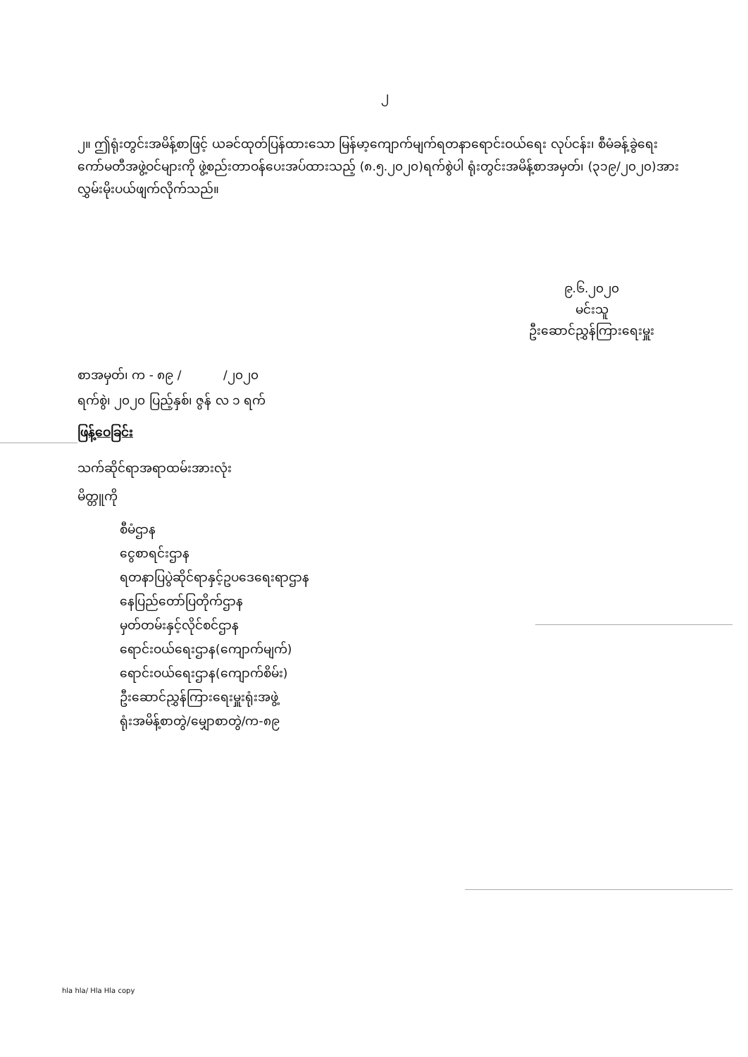၂
၂။ ဤရုံးတွင်းအမိန့်စာဖြင့် ယခင်ထုတ်ပြန်ထားသော မြန်မာ့ကျောက်မျက်ရတနာရောင်းဝယ်ရေး လုပ်ငန်း၊ စီမံခန့်ခွဲရေးကော်မတီအဖွဲ့ဝင်များကို ဖွဲ့စည်းတာဝန်ပေးအပ်ထားသည့် (၈.၅.၂၀၂၀)ရက်စွဲပါ ရုံးတွင်းအမိန့်စာအမှတ်၊ (၃၁၉/၂၀၂၀)အား လွှမ်းမိုးပယ်ဖျက်လိုက်သည်။
၉.၆.၂၀၂၀
မင်းသူ
ဦးဆောင်ညွှန်ကြားရေးမှူး
စာအမှတ်၊ က - ၈၉ / /၂၀၂၀
ရက်စွဲ၊ ၂၀၂၀ ပြည့်နှစ်၊ ဇွန် လ ၁ ရက်
ဖြန့်ဝေခြင်း
သက်ဆိုင်ရာအရာထမ်းအားလုံး
မိတ္တူကို
စီမံဌာန
ငွေစာရင်းဌာန
ရတနာပြပွဲဆိုင်ရာနှင့်ဥပဒေရေးရာဌာန
နေပြည်တော်ပြတိုက်ဌာန
မှတ်တမ်းနှင့်လိုင်စင်ဌာန
ရောင်းဝယ်ရေးဌာန(ကျောက်မျက်)
ရောင်းဝယ်ရေးဌာန(ကျောက်စိမ်း)
ဦးဆောင်ညွှန်ကြားရေးမှူးရုံးအဖွဲ့
ရုံးအမိန့်စာတွဲ/မျှောစာတွဲ/က-၈၉
hla hla/ Hla Hla copy